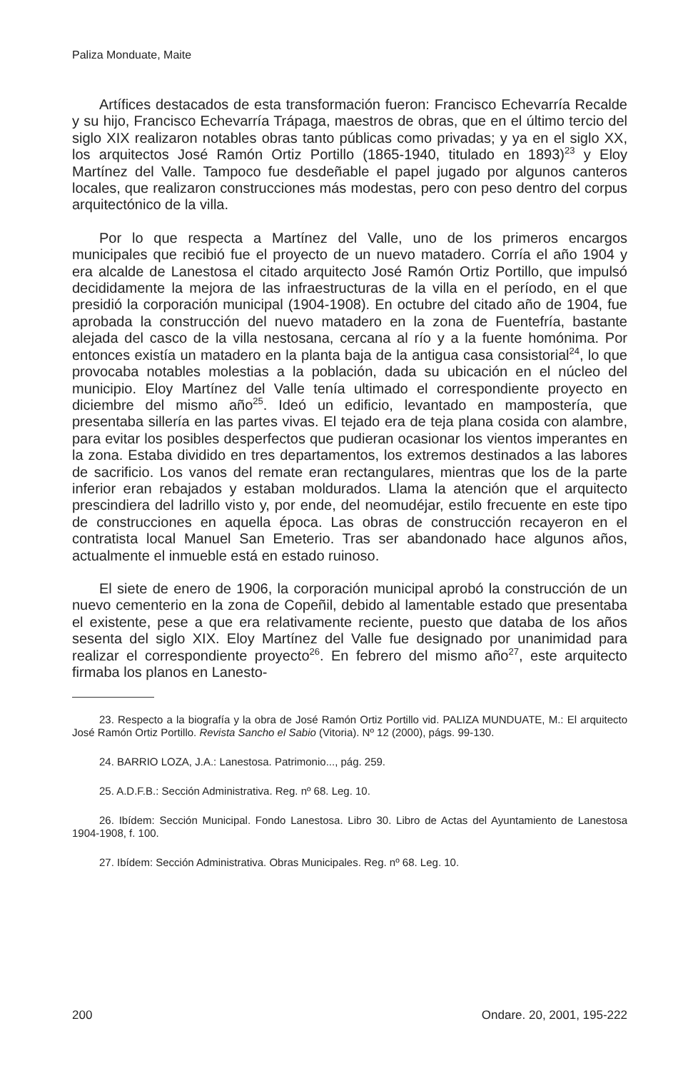Paliza Monduate, Maite
Artífices destacados de esta transformación fueron: Francisco Echevarría Recalde y su hijo, Francisco Echevarría Trápaga, maestros de obras, que en el último tercio del siglo XIX realizaron notables obras tanto públicas como privadas; y ya en el siglo XX, los arquitectos José Ramón Ortiz Portillo (1865-1940, titulado en 1893)<sup>23</sup> y Eloy Martínez del Valle. Tampoco fue desdeñable el papel jugado por algunos canteros locales, que realizaron construcciones más modestas, pero con peso dentro del corpus arquitectónico de la villa.
Por lo que respecta a Martínez del Valle, uno de los primeros encargos municipales que recibió fue el proyecto de un nuevo matadero. Corría el año 1904 y era alcalde de Lanestosa el citado arquitecto José Ramón Ortiz Portillo, que impulsó decididamente la mejora de las infraestructuras de la villa en el período, en el que presidió la corporación municipal (1904-1908). En octubre del citado año de 1904, fue aprobada la construcción del nuevo matadero en la zona de Fuentefría, bastante alejada del casco de la villa nestosana, cercana al río y a la fuente homónima. Por entonces existía un matadero en la planta baja de la antigua casa consistorial<sup>24</sup>, lo que provocaba notables molestias a la población, dada su ubicación en el núcleo del municipio. Eloy Martínez del Valle tenía ultimado el correspondiente proyecto en diciembre del mismo año<sup>25</sup>. Ideó un edificio, levantado en mampostería, que presentaba sillería en las partes vivas. El tejado era de teja plana cosida con alambre, para evitar los posibles desperfectos que pudieran ocasionar los vientos imperantes en la zona. Estaba dividido en tres departamentos, los extremos destinados a las labores de sacrificio. Los vanos del remate eran rectangulares, mientras que los de la parte inferior eran rebajados y estaban moldurados. Llama la atención que el arquitecto prescindiera del ladrillo visto y, por ende, del neomudéjar, estilo frecuente en este tipo de construcciones en aquella época. Las obras de construcción recayeron en el contratista local Manuel San Emeterio. Tras ser abandonado hace algunos años, actualmente el inmueble está en estado ruinoso.
El siete de enero de 1906, la corporación municipal aprobó la construcción de un nuevo cementerio en la zona de Copeñil, debido al lamentable estado que presentaba el existente, pese a que era relativamente reciente, puesto que databa de los años sesenta del siglo XIX. Eloy Martínez del Valle fue designado por unanimidad para realizar el correspondiente proyecto<sup>26</sup>. En febrero del mismo año<sup>27</sup>, este arquitecto firmaba los planos en Lanesto-
23. Respecto a la biografía y la obra de José Ramón Ortiz Portillo vid. PALIZA MUNDUATE, M.: El arquitecto José Ramón Ortiz Portillo. Revista Sancho el Sabio (Vitoria). Nº 12 (2000), págs. 99-130.
24. BARRIO LOZA, J.A.: Lanestosa. Patrimonio..., pág. 259.
25. A.D.F.B.: Sección Administrativa. Reg. nº 68. Leg. 10.
26. Ibídem: Sección Municipal. Fondo Lanestosa. Libro 30. Libro de Actas del Ayuntamiento de Lanestosa 1904-1908, f. 100.
27. Ibídem: Sección Administrativa. Obras Municipales. Reg. nº 68. Leg. 10.
200 Ondare. 20, 2001, 195-222